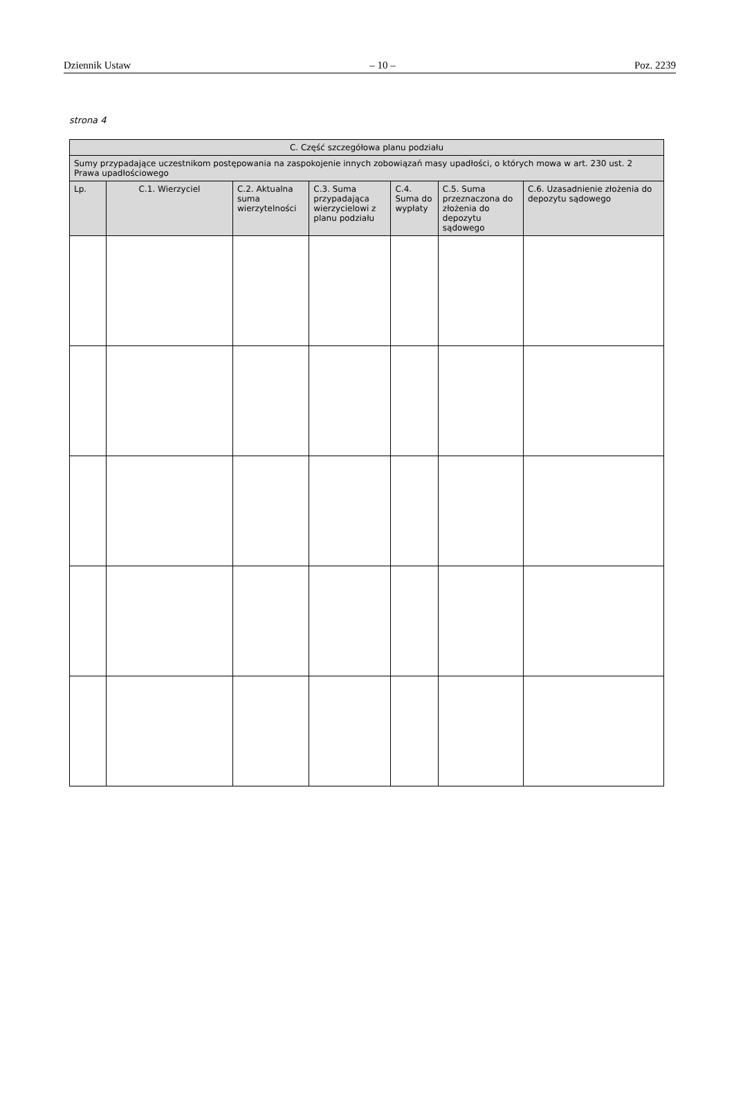Dziennik Ustaw – 10 – Poz. 2239
strona 4
| C. Część szczegółowa planu podziału | | | | | | |
| --- | --- | --- | --- | --- | --- | --- |
| Sumy przypadające uczestnikom postępowania na zaspokojenie innych zobowiązań masy upadłości, o których mowa w art. 230 ust. 2 Prawa upadłościowego | | | | | | |
| Lp. | C.1. Wierzyciel | C.2. Aktualna suma wierzytelności | C.3. Suma przypadająca wierzycielowi z planu podziału | C.4. Suma do wypłaty | C.5. Suma przeznaczona do złożenia do depozytu sądowego | C.6. Uzasadnienie złożenia do depozytu sądowego |